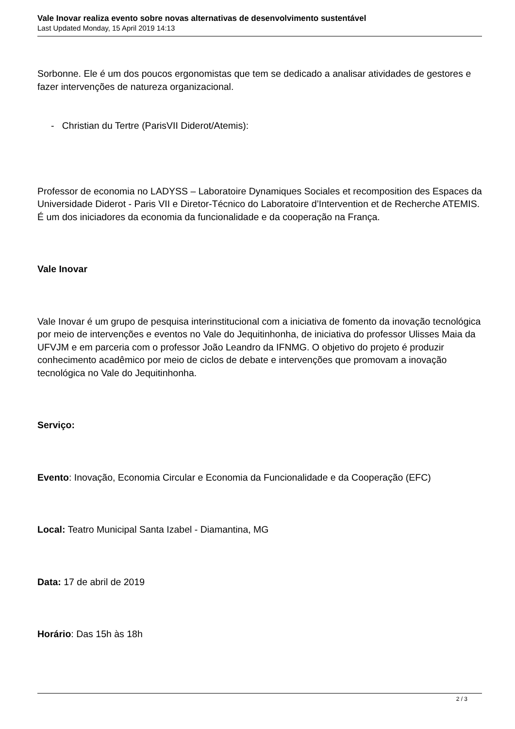Vale Inovar realiza evento sobre novas alternativas de desenvolvimento sustentável
Last Updated Monday, 15 April 2019 14:13
Sorbonne. Ele é um dos poucos ergonomistas que tem se dedicado a analisar atividades de gestores e fazer intervenções de natureza organizacional.
- Christian du Tertre (ParisVII Diderot/Atemis):
Professor de economia no LADYSS – Laboratoire Dynamiques Sociales et recomposition des Espaces da Universidade Diderot - Paris VII e Diretor-Técnico do Laboratoire d’Intervention et de Recherche ATEMIS. É um dos iniciadores da economia da funcionalidade e da cooperação na França.
Vale Inovar
Vale Inovar é um grupo de pesquisa interinstitucional com a iniciativa de fomento da inovação tecnológica por meio de intervenções e eventos no Vale do Jequitinhonha, de iniciativa do professor Ulisses Maia da UFVJM e em parceria com o professor João Leandro da IFNMG. O objetivo do projeto é produzir conhecimento acadêmico por meio de ciclos de debate e intervenções que promovam a inovação tecnológica no Vale do Jequitinhonha.
Serviço:
Evento: Inovação, Economia Circular e Economia da Funcionalidade e da Cooperação (EFC)
Local: Teatro Municipal Santa Izabel - Diamantina, MG
Data: 17 de abril de 2019
Horário: Das 15h às 18h
2 / 3